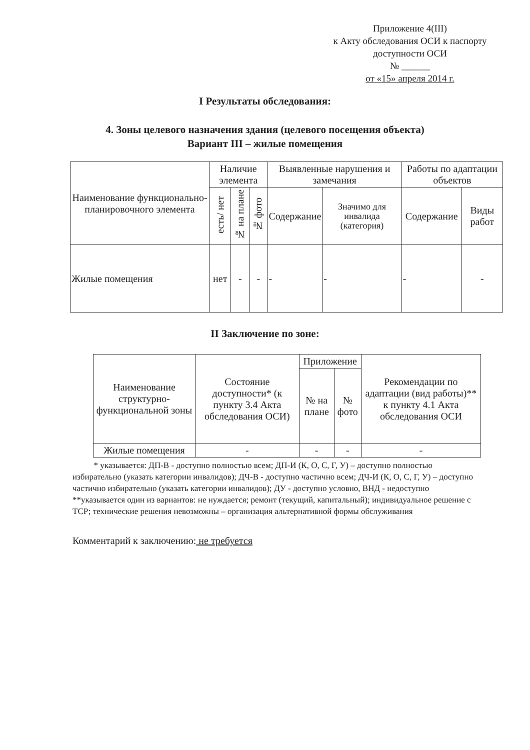Приложение 4(III)
к Акту обследования ОСИ к паспорту
доступности ОСИ
№ ______
от «15» апреля 2014 г.
I Результаты обследования:
4. Зоны целевого назначения здания (целевого посещения объекта)
Вариант III – жилые помещения
| Наименование функционально-планировочного элемента | Наличие элемента | | | Выявленные нарушения и замечания | | Работы по адаптации объектов | |
| --- | --- | --- | --- | --- | --- | --- | --- |
| | есть/ нет | № на плане | № фото | Содержание | Значимо для инвалида (категория) | Содержание | Виды работ |
| Жилые помещения | нет | - | - | - | - | - | - |
II Заключение по зоне:
| Наименование структурно-функциональной зоны | Состояние доступности* (к пункту 3.4 Акта обследования ОСИ) | Приложение | | Рекомендации по адаптации (вид работы)** к пункту 4.1 Акта обследования ОСИ |
| --- | --- | --- | --- | --- |
| | | № на плане | № фото | |
| Жилые помещения | - | - | - | - |
* указывается: ДП-В - доступно полностью всем; ДП-И (К, О, С, Г, У) – доступно полностью избирательно (указать категории инвалидов); ДЧ-В - доступно частично всем; ДЧ-И (К, О, С, Г, У) – доступно частично избирательно (указать категории инвалидов); ДУ - доступно условно, ВНД - недоступно
**указывается один из вариантов: не нуждается; ремонт (текущий, капитальный); индивидуальное решение с ТСР; технические решения невозможны – организация альтернативной формы обслуживания
Комментарий к заключению: не требуется